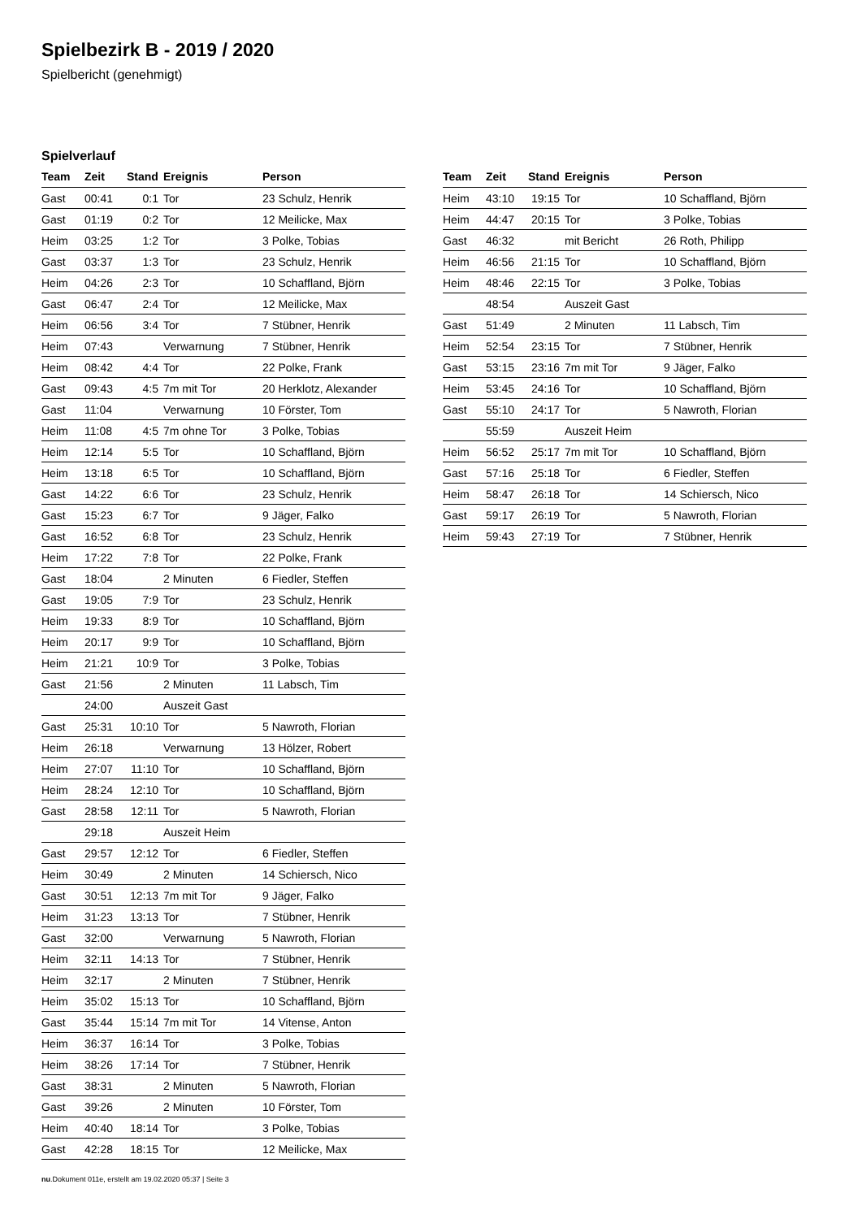Spielbezirk B - 2019 / 2020
Spielbericht (genehmigt)
Spielverlauf
| Team | Zeit | Stand | Ereignis | Person |
| --- | --- | --- | --- | --- |
| Gast | 00:41 | 0:1 | Tor | 23 Schulz, Henrik |
| Gast | 01:19 | 0:2 | Tor | 12 Meilicke, Max |
| Heim | 03:25 | 1:2 | Tor | 3 Polke, Tobias |
| Gast | 03:37 | 1:3 | Tor | 23 Schulz, Henrik |
| Heim | 04:26 | 2:3 | Tor | 10 Schaffland, Björn |
| Gast | 06:47 | 2:4 | Tor | 12 Meilicke, Max |
| Heim | 06:56 | 3:4 | Tor | 7 Stübner, Henrik |
| Heim | 07:43 | | Verwarnung | 7 Stübner, Henrik |
| Heim | 08:42 | 4:4 | Tor | 22 Polke, Frank |
| Gast | 09:43 | 4:5 | 7m mit Tor | 20 Herklotz, Alexander |
| Gast | 11:04 | | Verwarnung | 10 Förster, Tom |
| Heim | 11:08 | 4:5 | 7m ohne Tor | 3 Polke, Tobias |
| Heim | 12:14 | 5:5 | Tor | 10 Schaffland, Björn |
| Heim | 13:18 | 6:5 | Tor | 10 Schaffland, Björn |
| Gast | 14:22 | 6:6 | Tor | 23 Schulz, Henrik |
| Gast | 15:23 | 6:7 | Tor | 9 Jäger, Falko |
| Gast | 16:52 | 6:8 | Tor | 23 Schulz, Henrik |
| Heim | 17:22 | 7:8 | Tor | 22 Polke, Frank |
| Gast | 18:04 | | 2 Minuten | 6 Fiedler, Steffen |
| Gast | 19:05 | 7:9 | Tor | 23 Schulz, Henrik |
| Heim | 19:33 | 8:9 | Tor | 10 Schaffland, Björn |
| Heim | 20:17 | 9:9 | Tor | 10 Schaffland, Björn |
| Heim | 21:21 | 10:9 | Tor | 3 Polke, Tobias |
| Gast | 21:56 | | 2 Minuten | 11 Labsch, Tim |
| | 24:00 | | Auszeit Gast | |
| Gast | 25:31 | 10:10 | Tor | 5 Nawroth, Florian |
| Heim | 26:18 | | Verwarnung | 13 Hölzer, Robert |
| Heim | 27:07 | 11:10 | Tor | 10 Schaffland, Björn |
| Heim | 28:24 | 12:10 | Tor | 10 Schaffland, Björn |
| Gast | 28:58 | 12:11 | Tor | 5 Nawroth, Florian |
| | 29:18 | | Auszeit Heim | |
| Gast | 29:57 | 12:12 | Tor | 6 Fiedler, Steffen |
| Heim | 30:49 | | 2 Minuten | 14 Schiersch, Nico |
| Gast | 30:51 | 12:13 | 7m mit Tor | 9 Jäger, Falko |
| Heim | 31:23 | 13:13 | Tor | 7 Stübner, Henrik |
| Gast | 32:00 | | Verwarnung | 5 Nawroth, Florian |
| Heim | 32:11 | 14:13 | Tor | 7 Stübner, Henrik |
| Heim | 32:17 | | 2 Minuten | 7 Stübner, Henrik |
| Heim | 35:02 | 15:13 | Tor | 10 Schaffland, Björn |
| Gast | 35:44 | 15:14 | 7m mit Tor | 14 Vitense, Anton |
| Heim | 36:37 | 16:14 | Tor | 3 Polke, Tobias |
| Heim | 38:26 | 17:14 | Tor | 7 Stübner, Henrik |
| Gast | 38:31 | | 2 Minuten | 5 Nawroth, Florian |
| Gast | 39:26 | | 2 Minuten | 10 Förster, Tom |
| Heim | 40:40 | 18:14 | Tor | 3 Polke, Tobias |
| Gast | 42:28 | 18:15 | Tor | 12 Meilicke, Max |
| Team | Zeit | Stand | Ereignis | Person |
| --- | --- | --- | --- | --- |
| Heim | 43:10 | 19:15 | Tor | 10 Schaffland, Björn |
| Heim | 44:47 | 20:15 | Tor | 3 Polke, Tobias |
| Gast | 46:32 | | mit Bericht | 26 Roth, Philipp |
| Heim | 46:56 | 21:15 | Tor | 10 Schaffland, Björn |
| Heim | 48:46 | 22:15 | Tor | 3 Polke, Tobias |
| | 48:54 | | Auszeit Gast | |
| Gast | 51:49 | | 2 Minuten | 11 Labsch, Tim |
| Heim | 52:54 | 23:15 | Tor | 7 Stübner, Henrik |
| Gast | 53:15 | 23:16 | 7m mit Tor | 9 Jäger, Falko |
| Heim | 53:45 | 24:16 | Tor | 10 Schaffland, Björn |
| Gast | 55:10 | 24:17 | Tor | 5 Nawroth, Florian |
| | 55:59 | | Auszeit Heim | |
| Heim | 56:52 | 25:17 | 7m mit Tor | 10 Schaffland, Björn |
| Gast | 57:16 | 25:18 | Tor | 6 Fiedler, Steffen |
| Heim | 58:47 | 26:18 | Tor | 14 Schiersch, Nico |
| Gast | 59:17 | 26:19 | Tor | 5 Nawroth, Florian |
| Heim | 59:43 | 27:19 | Tor | 7 Stübner, Henrik |
nu.Dokument 011e, erstellt am 19.02.2020 05:37 | Seite 3